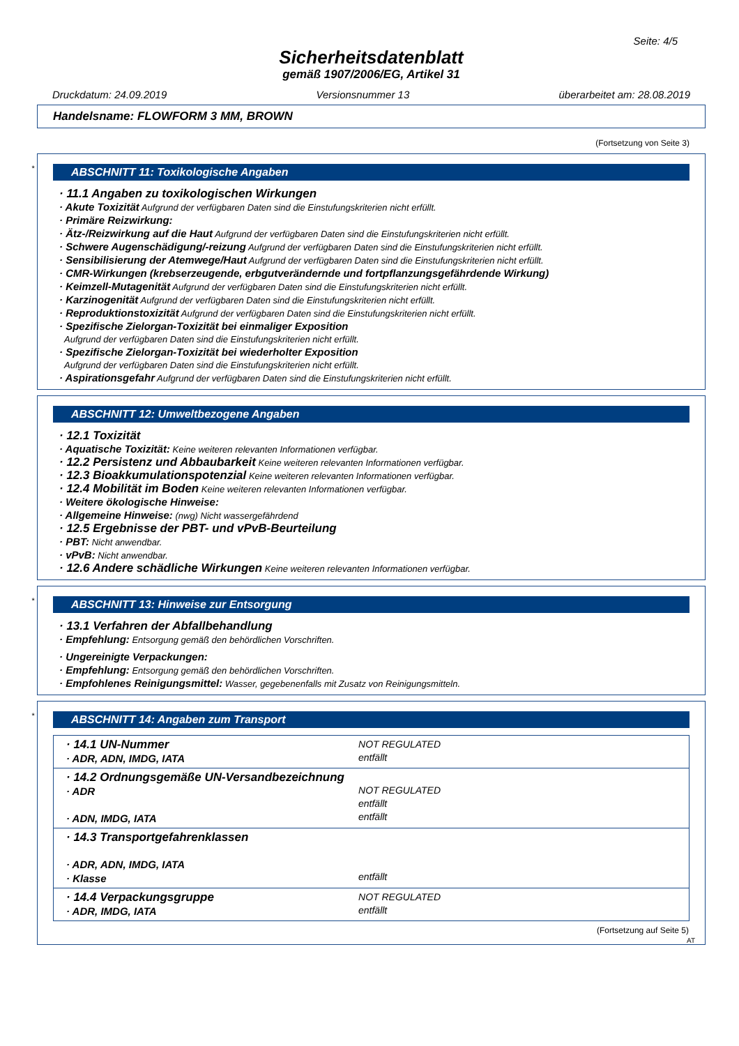Seite: 4/5
Sicherheitsdatenblatt
gemäß 1907/2006/EG, Artikel 31
Druckdatum: 24.09.2019 Versionsnummer 13 überarbeitet am: 28.08.2019
Handelsname: FLOWFORM 3 MM, BROWN
(Fortsetzung von Seite 3)
*
ABSCHNITT 11: Toxikologische Angaben
· 11.1 Angaben zu toxikologischen Wirkungen
· Akute Toxizität Aufgrund der verfügbaren Daten sind die Einstufungskriterien nicht erfüllt.
· Primäre Reizwirkung:
· Ätz-/Reizwirkung auf die Haut Aufgrund der verfügbaren Daten sind die Einstufungskriterien nicht erfüllt.
· Schwere Augenschädigung/-reizung Aufgrund der verfügbaren Daten sind die Einstufungskriterien nicht erfüllt.
· Sensibilisierung der Atemwege/Haut Aufgrund der verfügbaren Daten sind die Einstufungskriterien nicht erfüllt.
· CMR-Wirkungen (krebserzeugende, erbgutverändernde und fortpflanzungsgefährdende Wirkung)
· Keimzell-Mutagenität Aufgrund der verfügbaren Daten sind die Einstufungskriterien nicht erfüllt.
· Karzinogenität Aufgrund der verfügbaren Daten sind die Einstufungskriterien nicht erfüllt.
· Reproduktionstoxizität Aufgrund der verfügbaren Daten sind die Einstufungskriterien nicht erfüllt.
· Spezifische Zielorgan-Toxizität bei einmaliger Exposition
Aufgrund der verfügbaren Daten sind die Einstufungskriterien nicht erfüllt.
· Spezifische Zielorgan-Toxizität bei wiederholter Exposition
Aufgrund der verfügbaren Daten sind die Einstufungskriterien nicht erfüllt.
· Aspirationsgefahr Aufgrund der verfügbaren Daten sind die Einstufungskriterien nicht erfüllt.
ABSCHNITT 12: Umweltbezogene Angaben
· 12.1 Toxizität
· Aquatische Toxizität: Keine weiteren relevanten Informationen verfügbar.
· 12.2 Persistenz und Abbaubarkeit Keine weiteren relevanten Informationen verfügbar.
· 12.3 Bioakkumulationspotenzial Keine weiteren relevanten Informationen verfügbar.
· 12.4 Mobilität im Boden Keine weiteren relevanten Informationen verfügbar.
· Weitere ökologische Hinweise:
· Allgemeine Hinweise: (nwg) Nicht wassergefährdend
· 12.5 Ergebnisse der PBT- und vPvB-Beurteilung
· PBT: Nicht anwendbar.
· vPvB: Nicht anwendbar.
· 12.6 Andere schädliche Wirkungen Keine weiteren relevanten Informationen verfügbar.
*
ABSCHNITT 13: Hinweise zur Entsorgung
· 13.1 Verfahren der Abfallbehandlung
· Empfehlung: Entsorgung gemäß den behördlichen Vorschriften.
· Ungereinigte Verpackungen:
· Empfehlung: Entsorgung gemäß den behördlichen Vorschriften.
· Empfohlenes Reinigungsmittel: Wasser, gegebenenfalls mit Zusatz von Reinigungsmitteln.
*
ABSCHNITT 14: Angaben zum Transport
| · 14.1 UN-Nummer · ADR, ADN, IMDG, IATA | NOT REGULATED entfällt |
| · 14.2 Ordnungsgemäße UN-Versandbezeichnung · ADR · ADN, IMDG, IATA | NOT REGULATED entfällt entfällt |
| · 14.3 Transportgefahrenklassen · ADR, ADN, IMDG, IATA · Klasse | entfällt |
| · 14.4 Verpackungsgruppe · ADR, IMDG, IATA | NOT REGULATED entfällt |
(Fortsetzung auf Seite 5)
AT